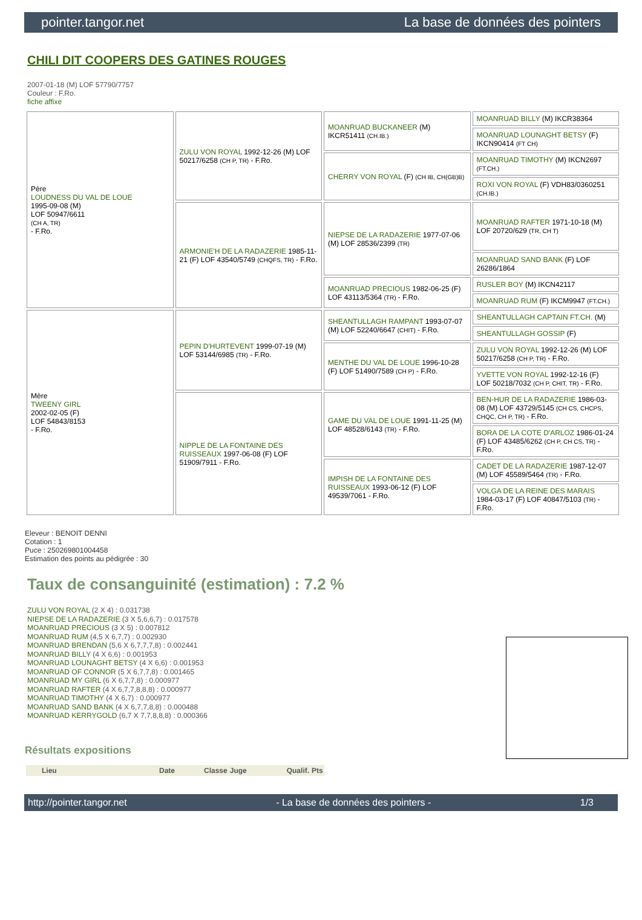pointer.tangor.net La base de données des pointers
CHILI DIT COOPERS DES GATINES ROUGES
2007-01-18 (M) LOF 57790/7757
Couleur : F.Ro.
fiche affixe
| Père LOUDNESS DU VAL DE LOUE 1995-09-08 (M) LOF 50947/6611 (CH A, TR) - F.Ro. | ZULU VON ROYAL 1992-12-26 (M) LOF 50217/6258 (CH P, TR) - F.Ro. | MOANRUAD BUCKANEER (M) IKCR51411 (CH.IB.) | MOANRUAD BILLY (M) IKCR38364 |
| | | | MOANRUAD LOUNAGHT BETSY (F) IKCN90414 (FT CH) |
| | | CHERRY VON ROYAL (F) (CH IB, CH(GB)B) | MOANRUAD TIMOTHY (M) IKCN2697 (FT.CH.) |
| | | | ROXI VON ROYAL (F) VDH83/0360251 (CH.IB.) |
| | ARMONIE'H DE LA RADAZERIE 1985-11-21 (F) LOF 43540/5749 (CHQFS, TR) - F.Ro. | NIEPSE DE LA RADAZERIE 1977-07-06 (M) LOF 28536/2399 (TR) | MOANRUAD RAFTER 1971-10-18 (M) LOF 20720/629 (TR, CH T) |
| | | | MOANRUAD SAND BANK (F) LOF 26286/1864 |
| | | MOANRUAD PRECIOUS 1982-06-25 (F) LOF 43113/5364 (TR) - F.Ro. | RUSLER BOY (M) IKCN42117 |
| | | | MOANRUAD RUM (F) IKCM9947 (FT.CH.) |
| Mère TWEENY GIRL 2002-02-05 (F) LOF 54843/8153 - F.Ro. | PEPIN D'HURTEVENT 1999-07-19 (M) LOF 53144/6985 (TR) - F.Ro. | SHEANTULLAGH RAMPANT 1993-07-07 (M) LOF 52240/6647 (CHIT) - F.Ro. | SHEANTULLAGH CAPTAIN FT.CH. (M) |
| | | | SHEANTULLAGH GOSSIP (F) |
| | | MENTHE DU VAL DE LOUE 1996-10-28 (F) LOF 51490/7589 (CH P) - F.Ro. | ZULU VON ROYAL 1992-12-26 (M) LOF 50217/6258 (CH P, TR) - F.Ro. |
| | | | YVETTE VON ROYAL 1992-12-16 (F) LOF 50218/7032 (CH P, CHIT, TR) - F.Ro. |
| | NIPPLE DE LA FONTAINE DES RUISSEAUX 1997-06-08 (F) LOF 51909/7911 - F.Ro. | GAME DU VAL DE LOUE 1991-11-25 (M) LOF 48528/6143 (TR) - F.Ro. | BEN-HUR DE LA RADAZERIE 1986-03-08 (M) LOF 43729/5145 (CH CS, CHCPS, CHQC, CH P, TR) - F.Ro. |
| | | | BORA DE LA COTE D'ARLOZ 1986-01-24 (F) LOF 43485/6262 (CH P, CH CS, TR) - F.Ro. |
| | | IMPISH DE LA FONTAINE DES RUISSEAUX 1993-06-12 (F) LOF 49539/7061 - F.Ro. | CADET DE LA RADAZERIE 1987-12-07 (M) LOF 45589/5464 (TR) - F.Ro. |
| | | | VOLGA DE LA REINE DES MARAIS 1984-03-17 (F) LOF 40847/5103 (TR) - F.Ro. |
Eleveur : BENOIT DENNI
Cotation : 1
Puce : 250269801004458
Estimation des points au pédigrée : 30
Taux de consanguinité (estimation) : 7.2 %
ZULU VON ROYAL (2 X 4) : 0.031738
NIEPSE DE LA RADAZERIE (3 X 5,6,6,7) : 0.017578
MOANRUAD PRECIOUS (3 X 5) : 0.007812
MOANRUAD RUM (4,5 X 6,7,7) : 0.002930
MOANRUAD BRENDAN (5,6 X 6,7,7,7,8) : 0.002441
MOANRUAD BILLY (4 X 6,6) : 0.001953
MOANRUAD LOUNAGHT BETSY (4 X 6,6) : 0.001953
MOANRUAD OF CONNOR (5 X 6,7,7,8) : 0.001465
MOANRUAD MY GIRL (6 X 6,7,7,8) : 0.000977
MOANRUAD RAFTER (4 X 6,7,7,8,8,8) : 0.000977
MOANRUAD TIMOTHY (4 X 6,7) : 0.000977
MOANRUAD SAND BANK (4 X 6,7,7,8,8) : 0.000488
MOANRUAD KERRYGOLD (6,7 X 7,7,8,8,8) : 0.000366
Résultats expositions
| | Lieu | Date | Classe | Juge | Qualif. | Pts |
| --- | --- | --- | --- | --- | --- | --- |
http://pointer.tangor.net - La base de données des pointers - 1/3